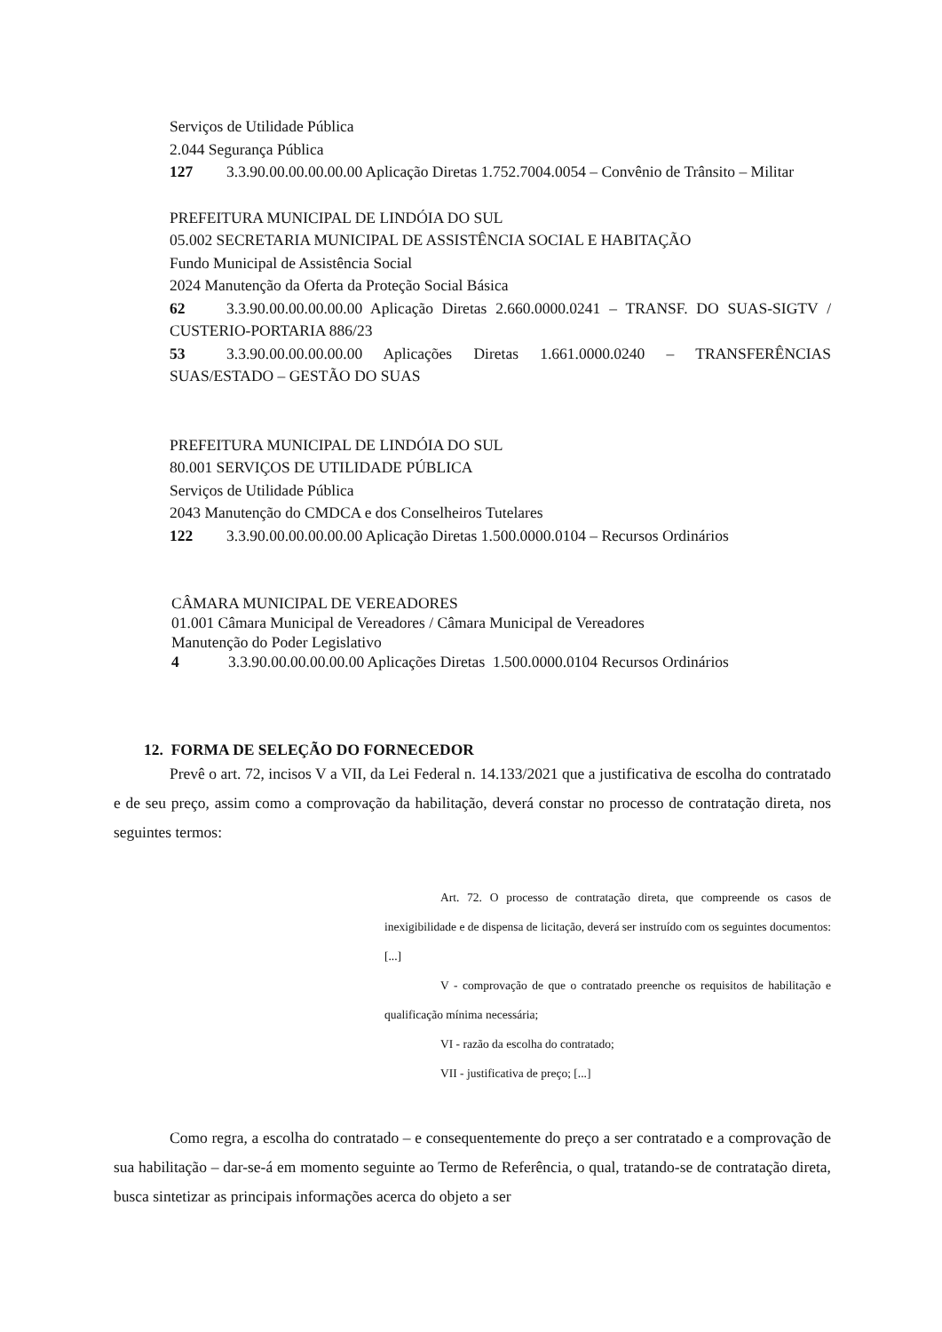Serviços de Utilidade Pública
2.044 Segurança Pública
127 3.3.90.00.00.00.00.00 Aplicação Diretas 1.752.7004.0054 – Convênio de Trânsito – Militar
PREFEITURA MUNICIPAL DE LINDÓIA DO SUL
05.002 SECRETARIA MUNICIPAL DE ASSISTÊNCIA SOCIAL E HABITAÇÃO
Fundo Municipal de Assistência Social
2024 Manutenção da Oferta da Proteção Social Básica
62 3.3.90.00.00.00.00.00 Aplicação Diretas 2.660.0000.0241 – TRANSF. DO SUAS-SIGTV / CUSTERIO-PORTARIA 886/23
53 3.3.90.00.00.00.00.00 Aplicações Diretas 1.661.0000.0240 – TRANSFERÊNCIAS SUAS/ESTADO – GESTÃO DO SUAS
PREFEITURA MUNICIPAL DE LINDÓIA DO SUL
80.001 SERVIÇOS DE UTILIDADE PÚBLICA
Serviços de Utilidade Pública
2043 Manutenção do CMDCA e dos Conselheiros Tutelares
122 3.3.90.00.00.00.00.00 Aplicação Diretas 1.500.0000.0104 – Recursos Ordinários
CÂMARA MUNICIPAL DE VEREADORES
01.001 Câmara Municipal de Vereadores / Câmara Municipal de Vereadores
Manutenção do Poder Legislativo
4 3.3.90.00.00.00.00.00 Aplicações Diretas 1.500.0000.0104 Recursos Ordinários
12. FORMA DE SELEÇÃO DO FORNECEDOR
Prevê o art. 72, incisos V a VII, da Lei Federal n. 14.133/2021 que a justificativa de escolha do contratado e de seu preço, assim como a comprovação da habilitação, deverá constar no processo de contratação direta, nos seguintes termos:
Art. 72. O processo de contratação direta, que compreende os casos de inexigibilidade e de dispensa de licitação, deverá ser instruído com os seguintes documentos: [...]
V - comprovação de que o contratado preenche os requisitos de habilitação e qualificação mínima necessária;
VI - razão da escolha do contratado;
VII - justificativa de preço; [...]
Como regra, a escolha do contratado – e consequentemente do preço a ser contratado e a comprovação de sua habilitação – dar-se-á em momento seguinte ao Termo de Referência, o qual, tratando-se de contratação direta, busca sintetizar as principais informações acerca do objeto a ser